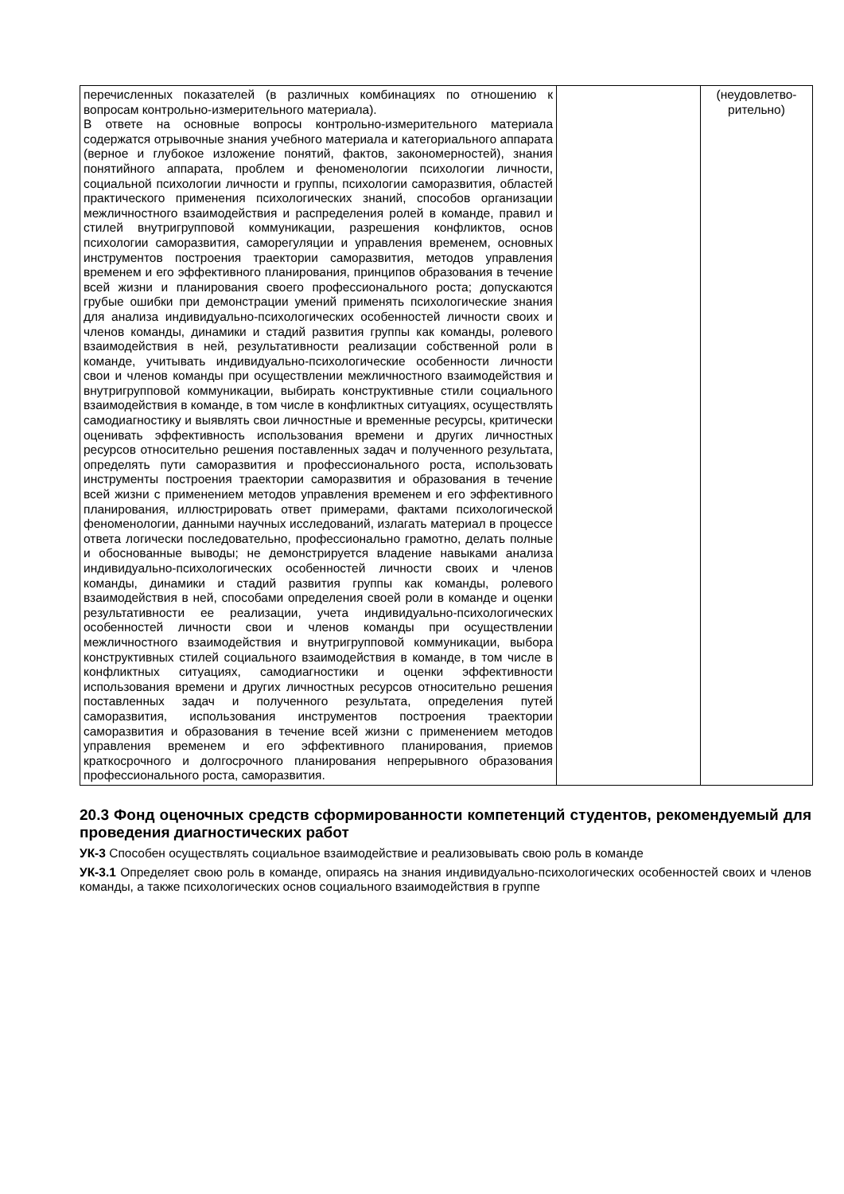| перечисленных показателей (в различных комбинациях по отношению к вопросам контрольно-измерительного материала). В ответе на основные вопросы контрольно-измерительного материала содержатся отрывочные знания учебного материала и категориального аппарата (верное и глубокое изложение понятий, фактов, закономерностей), знания понятийного аппарата, проблем и феноменологии психологии личности, социальной психологии личности и группы, психологии саморазвития, областей практического применения психологических знаний, способов организации межличностного взаимодействия и распределения ролей в команде, правил и стилей внутригрупповой коммуникации, разрешения конфликтов, основ психологии саморазвития, саморегуляции и управления временем, основных инструментов построения траектории саморазвития, методов управления временем и его эффективного планирования, принципов образования в течение всей жизни и планирования своего профессионального роста; допускаются грубые ошибки при демонстрации умений применять психологические знания для анализа индивидуально-психологических особенностей личности своих и членов команды, динамики и стадий развития группы как команды, ролевого взаимодействия в ней, результативности реализации собственной роли в команде, учитывать индивидуально-психологические особенности личности свои и членов команды при осуществлении межличностного взаимодействия и внутригрупповой коммуникации, выбирать конструктивные стили социального взаимодействия в команде, в том числе в конфликтных ситуациях, осуществлять самодиагностику и выявлять свои личностные и временные ресурсы, критически оценивать эффективность использования времени и других личностных ресурсов относительно решения поставленных задач и полученного результата, определять пути саморазвития и профессионального роста, использовать инструменты построения траектории саморазвития и образования в течение всей жизни с применением методов управления временем и его эффективного планирования, иллюстрировать ответ примерами, фактами психологической феноменологии, данными научных исследований, излагать материал в процессе ответа логически последовательно, профессионально грамотно, делать полные и обоснованные выводы; не демонстрируется владение навыками анализа индивидуально-психологических особенностей личности своих и членов команды, динамики и стадий развития группы как команды, ролевого взаимодействия в ней, способами определения своей роли в команде и оценки результативности ее реализации, учета индивидуально-психологических особенностей личности свои и членов команды при осуществлении межличностного взаимодействия и внутригрупповой коммуникации, выбора конструктивных стилей социального взаимодействия в команде, в том числе в конфликтных ситуациях, самодиагностики и оценки эффективности использования времени и других личностных ресурсов относительно решения поставленных задач и полученного результата, определения путей саморазвития, использования инструментов построения траектории саморазвития и образования в течение всей жизни с применением методов управления временем и его эффективного планирования, приемов краткосрочного и долгосрочного планирования непрерывного образования профессионального роста, саморазвития. | | (неудовлетво- рительно) |
20.3 Фонд оценочных средств сформированности компетенций студентов, рекомендуемый для проведения диагностических работ
УК-3 Способен осуществлять социальное взаимодействие и реализовывать свою роль в команде
УК-3.1 Определяет свою роль в команде, опираясь на знания индивидуально-психологических особенностей своих и членов команды, а также психологических основ социального взаимодействия в группе